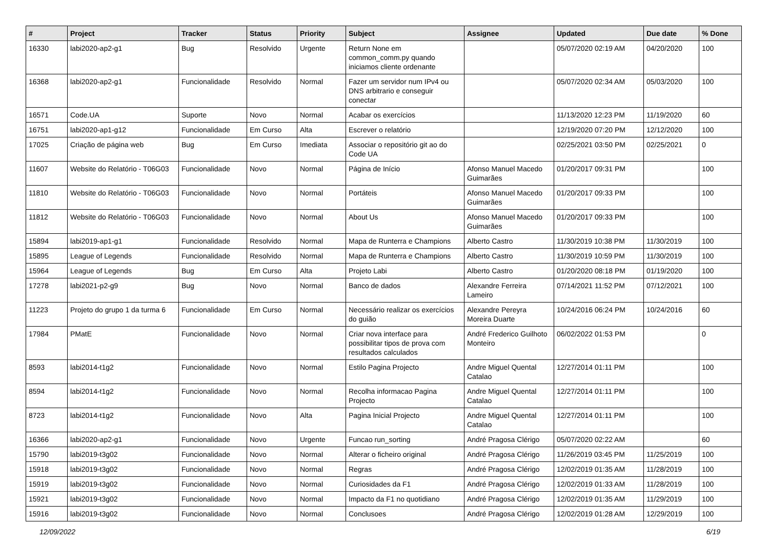| # | Project | Tracker | Status | Priority | Subject | Assignee | Updated | Due date | % Done |
| --- | --- | --- | --- | --- | --- | --- | --- | --- | --- |
| 16330 | labi2020-ap2-g1 | Bug | Resolvido | Urgente | Return None em common_comm.py quando iniciamos cliente ordenante | | 05/07/2020 02:19 AM | 04/20/2020 | 100 |
| 16368 | labi2020-ap2-g1 | Funcionalidade | Resolvido | Normal | Fazer um servidor num IPv4 ou DNS arbitrario e conseguir conectar | | 05/07/2020 02:34 AM | 05/03/2020 | 100 |
| 16571 | Code.UA | Suporte | Novo | Normal | Acabar os exercícios | | 11/13/2020 12:23 PM | 11/19/2020 | 60 |
| 16751 | labi2020-ap1-g12 | Funcionalidade | Em Curso | Alta | Escrever o relatório | | 12/19/2020 07:20 PM | 12/12/2020 | 100 |
| 17025 | Criação de página web | Bug | Em Curso | Imediata | Associar o repositório git ao do Code UA | | 02/25/2021 03:50 PM | 02/25/2021 | 0 |
| 11607 | Website do Relatório - T06G03 | Funcionalidade | Novo | Normal | Página de Início | Afonso Manuel Macedo Guimarães | 01/20/2017 09:31 PM | | 100 |
| 11810 | Website do Relatório - T06G03 | Funcionalidade | Novo | Normal | Portáteis | Afonso Manuel Macedo Guimarães | 01/20/2017 09:33 PM | | 100 |
| 11812 | Website do Relatório - T06G03 | Funcionalidade | Novo | Normal | About Us | Afonso Manuel Macedo Guimarães | 01/20/2017 09:33 PM | | 100 |
| 15894 | labi2019-ap1-g1 | Funcionalidade | Resolvido | Normal | Mapa de Runterra e Champions | Alberto Castro | 11/30/2019 10:38 PM | 11/30/2019 | 100 |
| 15895 | League of Legends | Funcionalidade | Resolvido | Normal | Mapa de Runterra e Champions | Alberto Castro | 11/30/2019 10:59 PM | 11/30/2019 | 100 |
| 15964 | League of Legends | Bug | Em Curso | Alta | Projeto Labi | Alberto Castro | 01/20/2020 08:18 PM | 01/19/2020 | 100 |
| 17278 | labi2021-p2-g9 | Bug | Novo | Normal | Banco de dados | Alexandre Ferreira Lameiro | 07/14/2021 11:52 PM | 07/12/2021 | 100 |
| 11223 | Projeto do grupo 1 da turma 6 | Funcionalidade | Em Curso | Normal | Necessário realizar os exercícios do guião | Alexandre Pereyra Moreira Duarte | 10/24/2016 06:24 PM | 10/24/2016 | 60 |
| 17984 | PMatE | Funcionalidade | Novo | Normal | Criar nova interface para possibilitar tipos de prova com resultados calculados | André Frederico Guilhoto Monteiro | 06/02/2022 01:53 PM | | 0 |
| 8593 | labi2014-t1g2 | Funcionalidade | Novo | Normal | Estilo Pagina Projecto | Andre Miguel Quental Catalao | 12/27/2014 01:11 PM | | 100 |
| 8594 | labi2014-t1g2 | Funcionalidade | Novo | Normal | Recolha informacao Pagina Projecto | Andre Miguel Quental Catalao | 12/27/2014 01:11 PM | | 100 |
| 8723 | labi2014-t1g2 | Funcionalidade | Novo | Alta | Pagina Inicial Projecto | Andre Miguel Quental Catalao | 12/27/2014 01:11 PM | | 100 |
| 16366 | labi2020-ap2-g1 | Funcionalidade | Novo | Urgente | Funcao run_sorting | André Pragosa Clérigo | 05/07/2020 02:22 AM | | 60 |
| 15790 | labi2019-t3g02 | Funcionalidade | Novo | Normal | Alterar o ficheiro original | André Pragosa Clérigo | 11/26/2019 03:45 PM | 11/25/2019 | 100 |
| 15918 | labi2019-t3g02 | Funcionalidade | Novo | Normal | Regras | André Pragosa Clérigo | 12/02/2019 01:35 AM | 11/28/2019 | 100 |
| 15919 | labi2019-t3g02 | Funcionalidade | Novo | Normal | Curiosidades da F1 | André Pragosa Clérigo | 12/02/2019 01:33 AM | 11/28/2019 | 100 |
| 15921 | labi2019-t3g02 | Funcionalidade | Novo | Normal | Impacto da F1 no quotidiano | André Pragosa Clérigo | 12/02/2019 01:35 AM | 11/29/2019 | 100 |
| 15916 | labi2019-t3g02 | Funcionalidade | Novo | Normal | Conclusoes | André Pragosa Clérigo | 12/02/2019 01:28 AM | 12/29/2019 | 100 |
12/09/2022 6/19